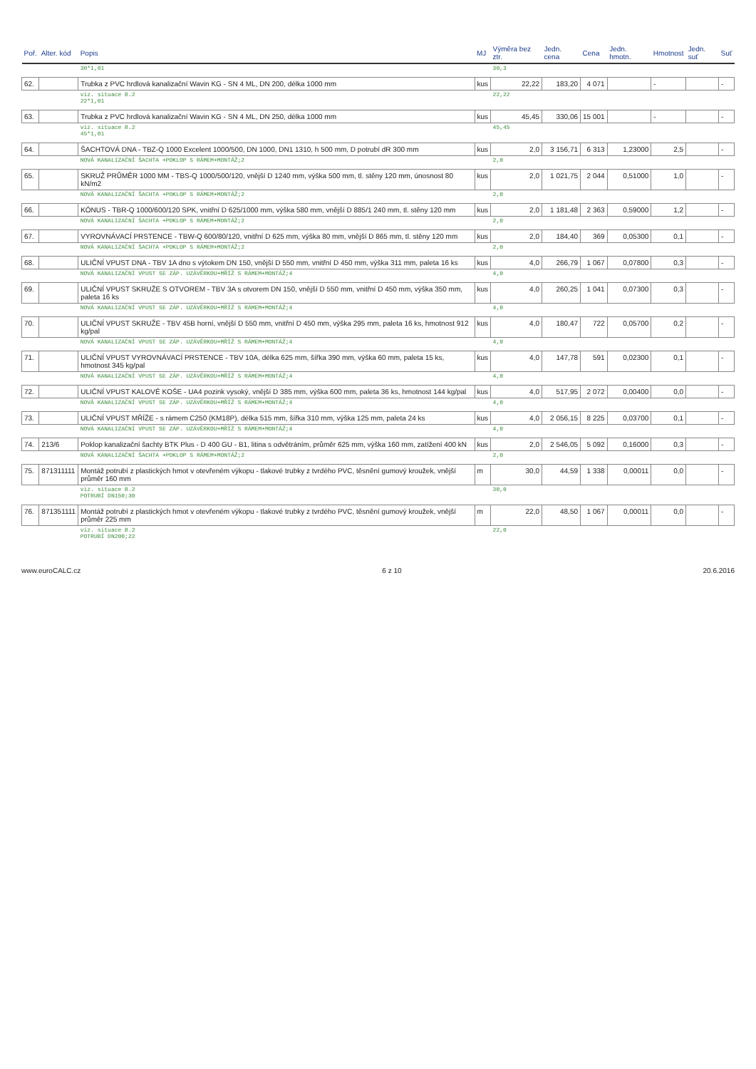| Poř. | Alter. kód | Popis | MJ | Výměra bez ztr. | Jedn. cena | Cena | Jedn. hmotn. | Hmotnost | Jedn. suť | Suť |
| --- | --- | --- | --- | --- | --- | --- | --- | --- | --- | --- |
| | | 30*1,01 | | 30,3 | | | | | | |
| 62. | | Trubka z PVC hrdlová kanalizační Wavin KG - SN 4 ML, DN 200, délka 1000 mm | kus | 22,22 | 183,20 | 4 071 | | - | | - |
| | | viz. situace B.2 22*1,01 | | 22,22 | | | | | | |
| 63. | | Trubka z PVC hrdlová kanalizační Wavin KG - SN 4 ML, DN 250, délka 1000 mm | kus | 45,45 | 330,06 | 15 001 | | - | | - |
| | | viz. situace B.2 45*1,01 | | 45,45 | | | | | | |
| 64. | | ŠACHTOVÁ DNA - TBZ-Q 1000 Excelent 1000/500, DN 1000, DN1 1310, h 500 mm, D potrubí dR 300 mm | kus | 2,0 | 3 156,71 | 6 313 | 1,23000 | 2,5 | | - |
| | | NOVÁ KANALIZAČNÍ ŠACHTA +POKLOP S RÁMEM+MONTÁŽ;2 | | 2,0 | | | | | | |
| 65. | | SKRUŽ PRŮMĚR 1000 MM - TBS-Q 1000/500/120, vnější D 1240 mm, výška 500 mm, tl. stěny 120 mm, únosnost 80 kN/m2 | kus | 2,0 | 1 021,75 | 2 044 | 0,51000 | 1,0 | | - |
| | | NOVÁ KANALIZAČNÍ ŠACHTA +POKLOP S RÁMEM+MONTÁŽ;2 | | 2,0 | | | | | | |
| 66. | | KÓNUS - TBR-Q 1000/600/120 SPK, vnitřní D 625/1000 mm, výška 580 mm, vnější D 885/1 240 mm, tl. stěny 120 mm | kus | 2,0 | 1 181,48 | 2 363 | 0,59000 | 1,2 | | - |
| | | NOVÁ KANALIZAČNÍ ŠACHTA +POKLOP S RÁMEM+MONTÁŽ;2 | | 2,0 | | | | | | |
| 67. | | VYROVNÁVACÍ PRSTENCE - TBW-Q 600/80/120, vnitřní D 625 mm, výška 80 mm, vnější D 865 mm, tl. stěny 120 mm | kus | 2,0 | 184,40 | 369 | 0,05300 | 0,1 | | - |
| | | NOVÁ KANALIZAČNÍ ŠACHTA +POKLOP S RÁMEM+MONTÁŽ;2 | | 2,0 | | | | | | |
| 68. | | ULIČNÍ VPUST DNA - TBV 1A dno s výtokem DN 150, vnější D 550 mm, vnitřní D 450 mm, výška 311 mm, paleta 16 ks | kus | 4,0 | 266,79 | 1 067 | 0,07800 | 0,3 | | - |
| | | NOVÁ KANALIZAČNÍ VPUST SE ZÁP. UZÁVĚRKOU+MŘÍŽ S RÁMEM+MONTÁŽ;4 | | 4,0 | | | | | | |
| 69. | | ULIČNÍ VPUST SKRUŽE S OTVOREM - TBV 3A s otvorem DN 150, vnější D 550 mm, vnitřní D 450 mm, výška 350 mm, paleta 16 ks | kus | 4,0 | 260,25 | 1 041 | 0,07300 | 0,3 | | - |
| | | NOVÁ KANALIZAČNÍ VPUST SE ZÁP. UZÁVĚRKOU+MŘÍŽ S RÁMEM+MONTÁŽ;4 | | 4,0 | | | | | | |
| 70. | | ULIČNÍ VPUST SKRUŽE - TBV 45B horní, vnější D 550 mm, vnitřní D 450 mm, výška 295 mm, paleta 16 ks, hmotnost 912 kg/pal | kus | 4,0 | 180,47 | 722 | 0,05700 | 0,2 | | - |
| | | NOVÁ KANALIZAČNÍ VPUST SE ZÁP. UZÁVĚRKOU+MŘÍŽ S RÁMEM+MONTÁŽ;4 | | 4,0 | | | | | | |
| 71. | | ULIČNÍ VPUST VYROVNÁVACÍ PRSTENCE - TBV 10A, délka 625 mm, šířka 390 mm, výška 60 mm, paleta 15 ks, hmotnost 345 kg/pal | kus | 4,0 | 147,78 | 591 | 0,02300 | 0,1 | | - |
| | | NOVÁ KANALIZAČNÍ VPUST SE ZÁP. UZÁVĚRKOU+MŘÍŽ S RÁMEM+MONTÁŽ;4 | | 4,0 | | | | | | |
| 72. | | ULIČNÍ VPUST KALOVÉ KOŠE - UA4 pozink vysoký, vnější D 385 mm, výška 600 mm, paleta 36 ks, hmotnost 144 kg/pal | kus | 4,0 | 517,95 | 2 072 | 0,00400 | 0,0 | | - |
| | | NOVÁ KANALIZAČNÍ VPUST SE ZÁP. UZÁVĚRKOU+MŘÍŽ S RÁMEM+MONTÁŽ;4 | | 4,0 | | | | | | |
| 73. | | ULIČNÍ VPUST MŘÍŽE - s rámem C250 (KM18P), délka 515 mm, šířka 310 mm, výška 125 mm, paleta 24 ks | kus | 4,0 | 2 056,15 | 8 225 | 0,03700 | 0,1 | | - |
| | | NOVÁ KANALIZAČNÍ VPUST SE ZÁP. UZÁVĚRKOU+MŘÍŽ S RÁMEM+MONTÁŽ;4 | | 4,0 | | | | | | |
| 74. | 213/6 | Poklop kanalizační šachty BTK Plus - D 400 GU - B1, litina s odvětráním, průměr 625 mm, výška 160 mm, zatížení 400 kN | kus | 2,0 | 2 546,05 | 5 092 | 0,16000 | 0,3 | | - |
| | | NOVÁ KANALIZAČNÍ ŠACHTA +POKLOP S RÁMEM+MONTÁŽ;2 | | 2,0 | | | | | | |
| 75. | 871311111 | Montáž potrubí z plastických hmot v otevřeném výkopu - tlakové trubky z tvrdého PVC, těsnění gumový kroužek, vnější průměr 160 mm | m | 30,0 | 44,59 | 1 338 | 0,00011 | 0,0 | | - |
| | | viz. situace B.2 POTRUBÍ DN150;30 | | 30,0 | | | | | | |
| 76. | 871351111 | Montáž potrubí z plastických hmot v otevřeném výkopu - tlakové trubky z tvrdého PVC, těsnění gumový kroužek, vnější průměr 225 mm | m | 22,0 | 48,50 | 1 067 | 0,00011 | 0,0 | | - |
| | | viz. situace B.2 POTRUBÍ DN200;22 | | 22,0 | | | | | | |
www.euroCALC.cz 6 z 10 20.6.2016